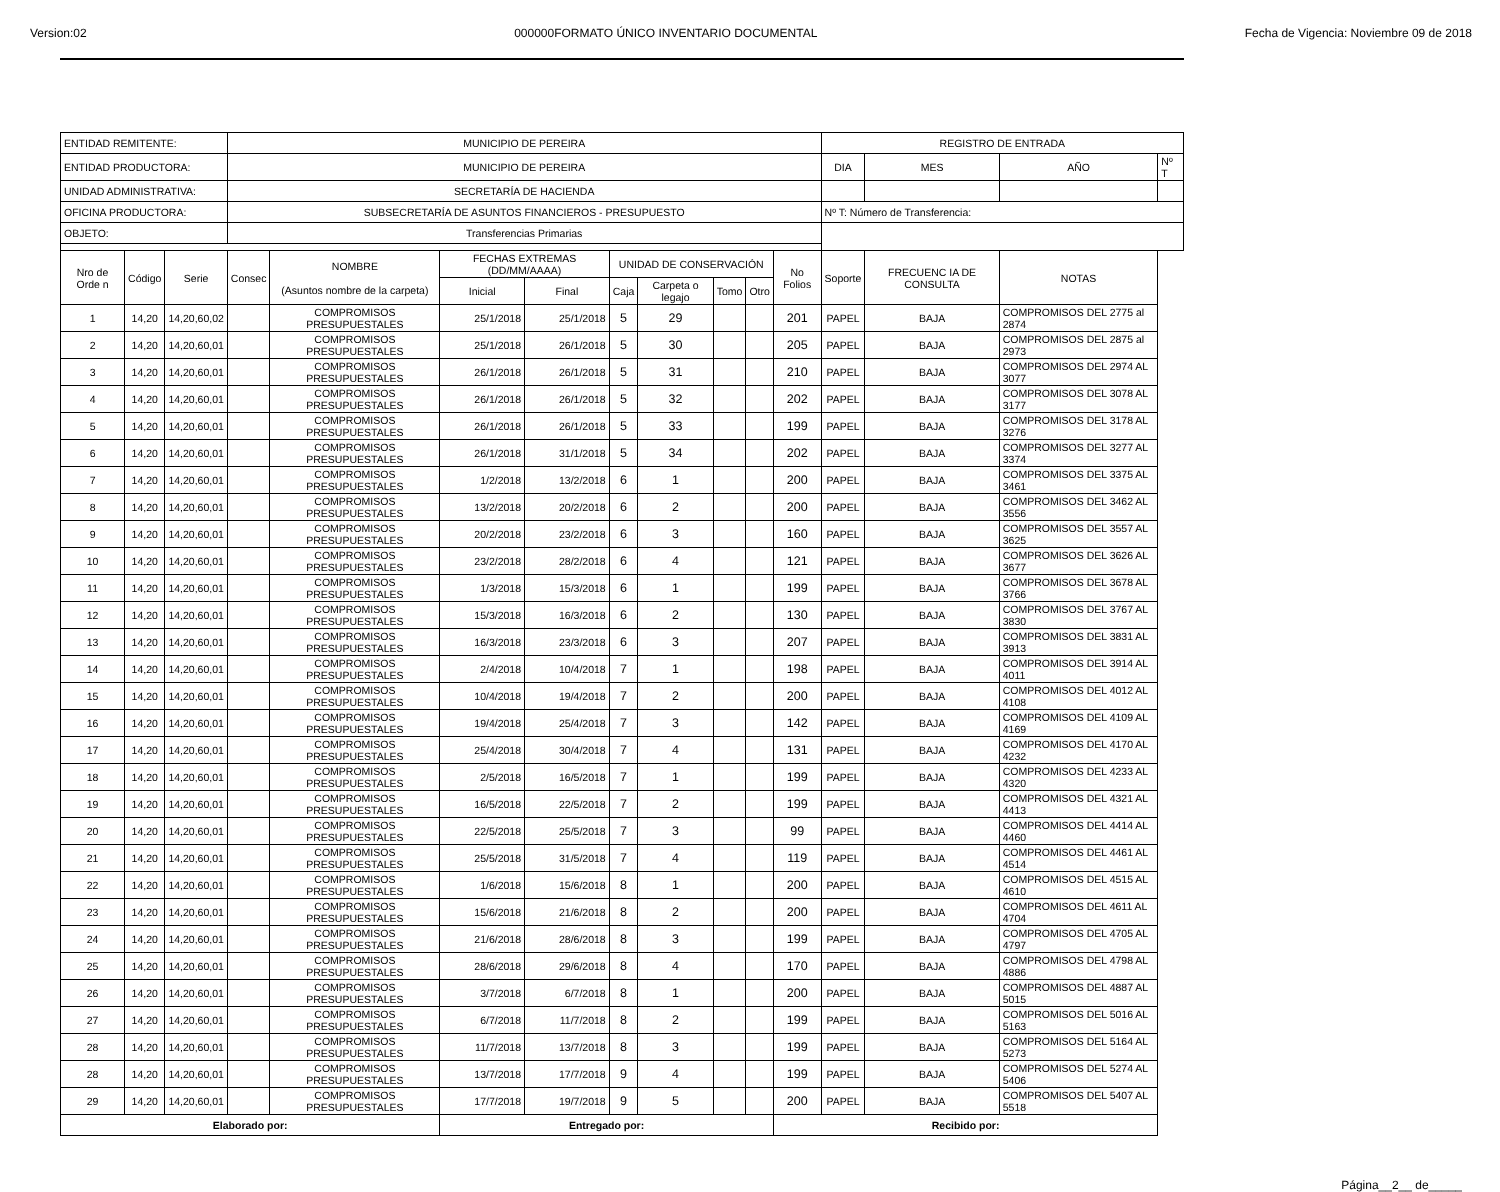Version:02 000000FORMATO ÚNICO INVENTARIO DOCUMENTAL Fecha de Vigencia: Noviembre 09 de 2018
| ENTIDAD REMITENTE: | | | MUNICIPIO DE PEREIRA | | | | | | | | | REGISTRO DE ENTRADA | | | |
| ENTIDAD PRODUCTORA: | | | MUNICIPIO DE PEREIRA | | | | | | | | | DIA | MES | AÑO | Nº T |
| UNIDAD ADMINISTRATIVA: | | | SECRETARÍA DE HACIENDA | | | | | | | | | | | | |
| OFICINA PRODUCTORA: | | | SUBSECRETARÍA DE ASUNTOS FINANCIEROS - PRESUPUESTO | | | | | | | | | Nº T: Número de Transferencia: | | | |
| OBJETO: | | | Transferencias Primarias | | | | | | | | | | | | |
| Nro de Orde n | Código | Serie | Consec | NOMBRE (Asuntos nombre de la carpeta) | FECHAS EXTREMAS (DD/MM/AAAA) | | UNIDAD DE CONSERVACIÓN | | | | No Folios | Soporte | FRECUENC IA DE CONSULTA | NOTAS | |
| | | | | | Inicial | Final | Caja | Carpeta o legajo | Tomo | Otro | | | | | |
| 1 | 14,20 | 14,20,60,02 | | COMPROMISOS PRESUPUESTALES | 25/1/2018 | 25/1/2018 | 5 | 29 | | | 201 | PAPEL | BAJA | COMPROMISOS DEL 2775 al 2874 | |
| 2 | 14,20 | 14,20,60,01 | | COMPROMISOS PRESUPUESTALES | 25/1/2018 | 26/1/2018 | 5 | 30 | | | 205 | PAPEL | BAJA | COMPROMISOS DEL 2875 al 2973 | |
| 3 | 14,20 | 14,20,60,01 | | COMPROMISOS PRESUPUESTALES | 26/1/2018 | 26/1/2018 | 5 | 31 | | | 210 | PAPEL | BAJA | COMPROMISOS DEL 2974 AL 3077 | |
| 4 | 14,20 | 14,20,60,01 | | COMPROMISOS PRESUPUESTALES | 26/1/2018 | 26/1/2018 | 5 | 32 | | | 202 | PAPEL | BAJA | COMPROMISOS DEL 3078 AL 3177 | |
| 5 | 14,20 | 14,20,60,01 | | COMPROMISOS PRESUPUESTALES | 26/1/2018 | 26/1/2018 | 5 | 33 | | | 199 | PAPEL | BAJA | COMPROMISOS DEL 3178 AL 3276 | |
| 6 | 14,20 | 14,20,60,01 | | COMPROMISOS PRESUPUESTALES | 26/1/2018 | 31/1/2018 | 5 | 34 | | | 202 | PAPEL | BAJA | COMPROMISOS DEL 3277 AL 3374 | |
| 7 | 14,20 | 14,20,60,01 | | COMPROMISOS PRESUPUESTALES | 1/2/2018 | 13/2/2018 | 6 | 1 | | | 200 | PAPEL | BAJA | COMPROMISOS DEL 3375 AL 3461 | |
| 8 | 14,20 | 14,20,60,01 | | COMPROMISOS PRESUPUESTALES | 13/2/2018 | 20/2/2018 | 6 | 2 | | | 200 | PAPEL | BAJA | COMPROMISOS DEL 3462 AL 3556 | |
| 9 | 14,20 | 14,20,60,01 | | COMPROMISOS PRESUPUESTALES | 20/2/2018 | 23/2/2018 | 6 | 3 | | | 160 | PAPEL | BAJA | COMPROMISOS DEL 3557 AL 3625 | |
| 10 | 14,20 | 14,20,60,01 | | COMPROMISOS PRESUPUESTALES | 23/2/2018 | 28/2/2018 | 6 | 4 | | | 121 | PAPEL | BAJA | COMPROMISOS DEL 3626 AL 3677 | |
| 11 | 14,20 | 14,20,60,01 | | COMPROMISOS PRESUPUESTALES | 1/3/2018 | 15/3/2018 | 6 | 1 | | | 199 | PAPEL | BAJA | COMPROMISOS DEL 3678 AL 3766 | |
| 12 | 14,20 | 14,20,60,01 | | COMPROMISOS PRESUPUESTALES | 15/3/2018 | 16/3/2018 | 6 | 2 | | | 130 | PAPEL | BAJA | COMPROMISOS DEL 3767 AL 3830 | |
| 13 | 14,20 | 14,20,60,01 | | COMPROMISOS PRESUPUESTALES | 16/3/2018 | 23/3/2018 | 6 | 3 | | | 207 | PAPEL | BAJA | COMPROMISOS DEL 3831 AL 3913 | |
| 14 | 14,20 | 14,20,60,01 | | COMPROMISOS PRESUPUESTALES | 2/4/2018 | 10/4/2018 | 7 | 1 | | | 198 | PAPEL | BAJA | COMPROMISOS DEL 3914 AL 4011 | |
| 15 | 14,20 | 14,20,60,01 | | COMPROMISOS PRESUPUESTALES | 10/4/2018 | 19/4/2018 | 7 | 2 | | | 200 | PAPEL | BAJA | COMPROMISOS DEL 4012 AL 4108 | |
| 16 | 14,20 | 14,20,60,01 | | COMPROMISOS PRESUPUESTALES | 19/4/2018 | 25/4/2018 | 7 | 3 | | | 142 | PAPEL | BAJA | COMPROMISOS DEL 4109 AL 4169 | |
| 17 | 14,20 | 14,20,60,01 | | COMPROMISOS PRESUPUESTALES | 25/4/2018 | 30/4/2018 | 7 | 4 | | | 131 | PAPEL | BAJA | COMPROMISOS DEL 4170 AL 4232 | |
| 18 | 14,20 | 14,20,60,01 | | COMPROMISOS PRESUPUESTALES | 2/5/2018 | 16/5/2018 | 7 | 1 | | | 199 | PAPEL | BAJA | COMPROMISOS DEL 4233 AL 4320 | |
| 19 | 14,20 | 14,20,60,01 | | COMPROMISOS PRESUPUESTALES | 16/5/2018 | 22/5/2018 | 7 | 2 | | | 199 | PAPEL | BAJA | COMPROMISOS DEL 4321 AL 4413 | |
| 20 | 14,20 | 14,20,60,01 | | COMPROMISOS PRESUPUESTALES | 22/5/2018 | 25/5/2018 | 7 | 3 | | | 99 | PAPEL | BAJA | COMPROMISOS DEL 4414 AL 4460 | |
| 21 | 14,20 | 14,20,60,01 | | COMPROMISOS PRESUPUESTALES | 25/5/2018 | 31/5/2018 | 7 | 4 | | | 119 | PAPEL | BAJA | COMPROMISOS DEL 4461 AL 4514 | |
| 22 | 14,20 | 14,20,60,01 | | COMPROMISOS PRESUPUESTALES | 1/6/2018 | 15/6/2018 | 8 | 1 | | | 200 | PAPEL | BAJA | COMPROMISOS DEL 4515 AL 4610 | |
| 23 | 14,20 | 14,20,60,01 | | COMPROMISOS PRESUPUESTALES | 15/6/2018 | 21/6/2018 | 8 | 2 | | | 200 | PAPEL | BAJA | COMPROMISOS DEL 4611 AL 4704 | |
| 24 | 14,20 | 14,20,60,01 | | COMPROMISOS PRESUPUESTALES | 21/6/2018 | 28/6/2018 | 8 | 3 | | | 199 | PAPEL | BAJA | COMPROMISOS DEL 4705 AL 4797 | |
| 25 | 14,20 | 14,20,60,01 | | COMPROMISOS PRESUPUESTALES | 28/6/2018 | 29/6/2018 | 8 | 4 | | | 170 | PAPEL | BAJA | COMPROMISOS DEL 4798 AL 4886 | |
| 26 | 14,20 | 14,20,60,01 | | COMPROMISOS PRESUPUESTALES | 3/7/2018 | 6/7/2018 | 8 | 1 | | | 200 | PAPEL | BAJA | COMPROMISOS DEL 4887 AL 5015 | |
| 27 | 14,20 | 14,20,60,01 | | COMPROMISOS PRESUPUESTALES | 6/7/2018 | 11/7/2018 | 8 | 2 | | | 199 | PAPEL | BAJA | COMPROMISOS DEL 5016 AL 5163 | |
| 28 | 14,20 | 14,20,60,01 | | COMPROMISOS PRESUPUESTALES | 11/7/2018 | 13/7/2018 | 8 | 3 | | | 199 | PAPEL | BAJA | COMPROMISOS DEL 5164 AL 5273 | |
| 28 | 14,20 | 14,20,60,01 | | COMPROMISOS PRESUPUESTALES | 13/7/2018 | 17/7/2018 | 9 | 4 | | | 199 | PAPEL | BAJA | COMPROMISOS DEL 5274 AL 5406 | |
| 29 | 14,20 | 14,20,60,01 | | COMPROMISOS PRESUPUESTALES | 17/7/2018 | 19/7/2018 | 9 | 5 | | | 200 | PAPEL | BAJA | COMPROMISOS DEL 5407 AL 5518 | |
| Elaborado por: | | | | | Entregado por: | | | | | | Recibido por: | | | | |
Página__2__ de_____